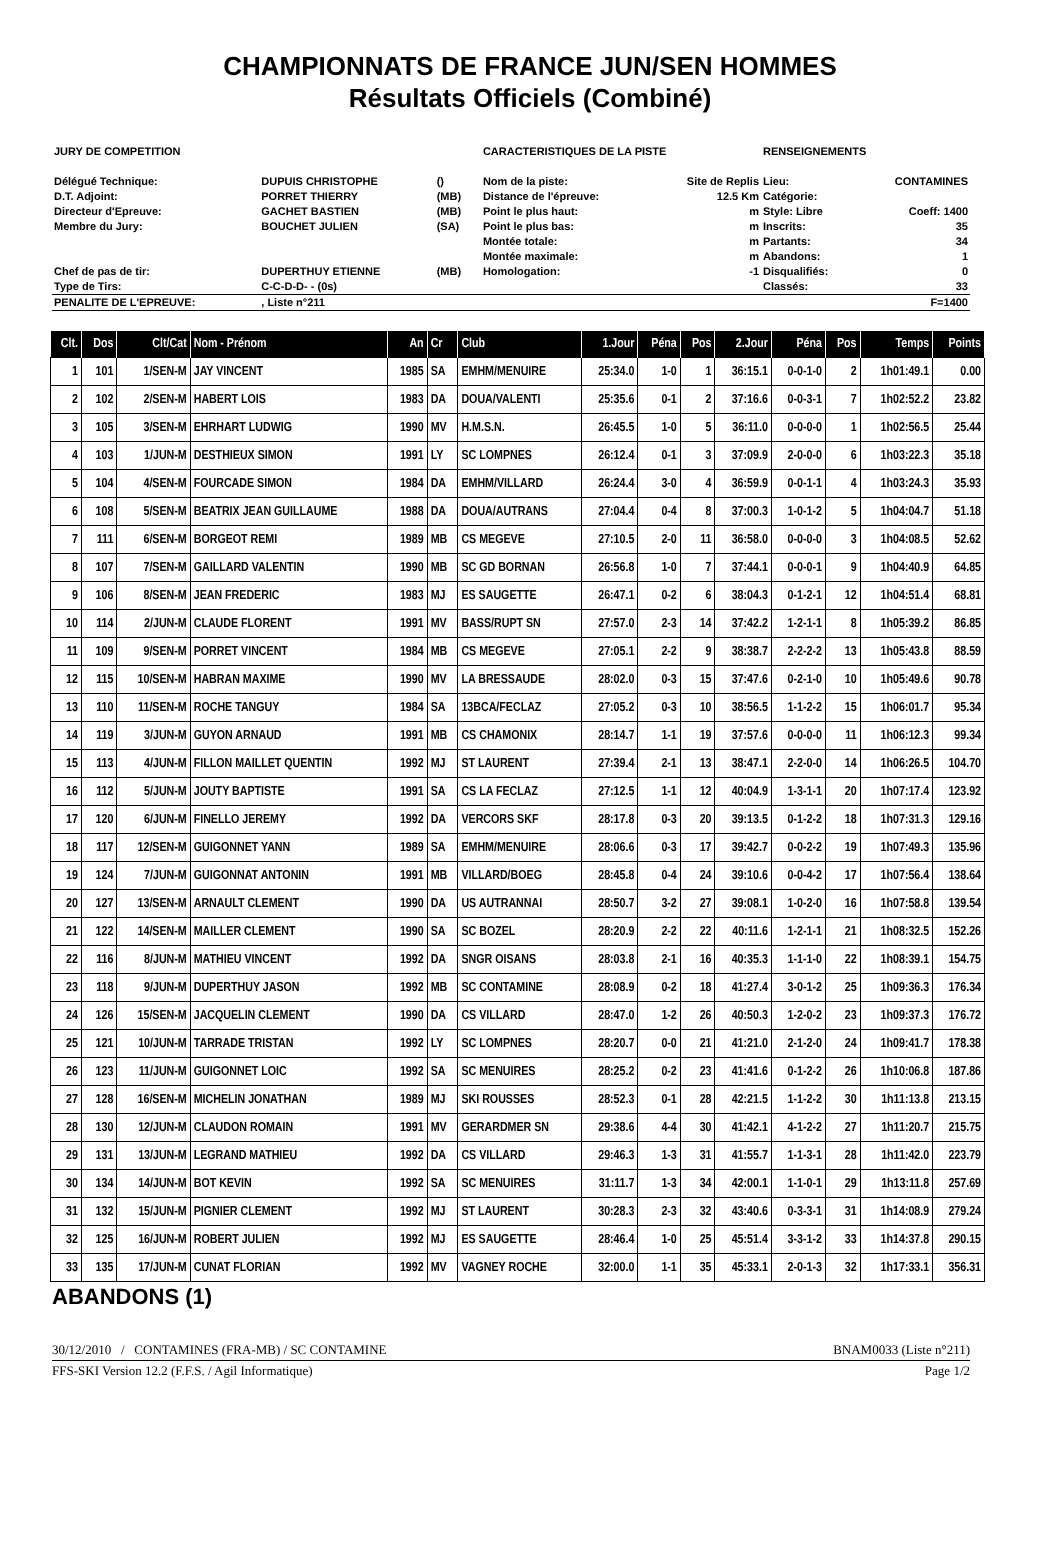CHAMPIONNATS DE FRANCE JUN/SEN HOMMES
Résultats Officiels (Combiné)
| JURY DE COMPETITION | | | | CARACTERISTIQUES DE LA PISTE | | RENSEIGNEMENTS | |
| Délégué Technique: | DUPUIS CHRISTOPHE | () | | Nom de la piste: | Site de Replis | Lieu: | CONTAMINES |
| D.T. Adjoint: | PORRET THIERRY | (MB) | | Distance de l'épreuve: | 12.5 Km | Catégorie: | |
| Directeur d'Epreuve: | GACHET BASTIEN | (MB) | | Point le plus haut: | m | Style: Libre | Coeff: 1400 |
| Membre du Jury: | BOUCHET JULIEN | (SA) | | Point le plus bas: | m | Inscrits: | 35 |
| | | | | Montée totale: | m | Partants: | 34 |
| | | | | Montée maximale: | m | Abandons: | 1 |
| Chef de pas de tir: | DUPERTHUY ETIENNE | (MB) | | Homologation: | -1 | Disqualifiés: | 0 |
| Type de Tirs: | C-C-D-D- - (0s) | | | | | Classés: | 33 |
| PENALITE DE L'EPREUVE: | , Liste n°211 | | | | | | F=1400 |
| Clt. | Dos | Clt/Cat | Nom - Prénom | An | Cr | Club | 1.Jour | Péna | Pos | 2.Jour | Péna | Pos | Temps | Points |
| --- | --- | --- | --- | --- | --- | --- | --- | --- | --- | --- | --- | --- | --- | --- |
| 1 | 101 | 1/SEN-M | JAY VINCENT | 1985 | SA | EMHM/MENUIRE | 25:34.0 | 1-0 | 1 | 36:15.1 | 0-0-1-0 | 2 | 1h01:49.1 | 0.00 |
| 2 | 102 | 2/SEN-M | HABERT LOIS | 1983 | DA | DOUA/VALENTI | 25:35.6 | 0-1 | 2 | 37:16.6 | 0-0-3-1 | 7 | 1h02:52.2 | 23.82 |
| 3 | 105 | 3/SEN-M | EHRHART LUDWIG | 1990 | MV | H.M.S.N. | 26:45.5 | 1-0 | 5 | 36:11.0 | 0-0-0-0 | 1 | 1h02:56.5 | 25.44 |
| 4 | 103 | 1/JUN-M | DESTHIEUX SIMON | 1991 | LY | SC LOMPNES | 26:12.4 | 0-1 | 3 | 37:09.9 | 2-0-0-0 | 6 | 1h03:22.3 | 35.18 |
| 5 | 104 | 4/SEN-M | FOURCADE SIMON | 1984 | DA | EMHM/VILLARD | 26:24.4 | 3-0 | 4 | 36:59.9 | 0-0-1-1 | 4 | 1h03:24.3 | 35.93 |
| 6 | 108 | 5/SEN-M | BEATRIX JEAN GUILLAUME | 1988 | DA | DOUA/AUTRANS | 27:04.4 | 0-4 | 8 | 37:00.3 | 1-0-1-2 | 5 | 1h04:04.7 | 51.18 |
| 7 | 111 | 6/SEN-M | BORGEOT REMI | 1989 | MB | CS MEGEVE | 27:10.5 | 2-0 | 11 | 36:58.0 | 0-0-0-0 | 3 | 1h04:08.5 | 52.62 |
| 8 | 107 | 7/SEN-M | GAILLARD VALENTIN | 1990 | MB | SC GD BORNAN | 26:56.8 | 1-0 | 7 | 37:44.1 | 0-0-0-1 | 9 | 1h04:40.9 | 64.85 |
| 9 | 106 | 8/SEN-M | JEAN FREDERIC | 1983 | MJ | ES SAUGETTE | 26:47.1 | 0-2 | 6 | 38:04.3 | 0-1-2-1 | 12 | 1h04:51.4 | 68.81 |
| 10 | 114 | 2/JUN-M | CLAUDE FLORENT | 1991 | MV | BASS/RUPT SN | 27:57.0 | 2-3 | 14 | 37:42.2 | 1-2-1-1 | 8 | 1h05:39.2 | 86.85 |
| 11 | 109 | 9/SEN-M | PORRET VINCENT | 1984 | MB | CS MEGEVE | 27:05.1 | 2-2 | 9 | 38:38.7 | 2-2-2-2 | 13 | 1h05:43.8 | 88.59 |
| 12 | 115 | 10/SEN-M | HABRAN MAXIME | 1990 | MV | LA BRESSAUDE | 28:02.0 | 0-3 | 15 | 37:47.6 | 0-2-1-0 | 10 | 1h05:49.6 | 90.78 |
| 13 | 110 | 11/SEN-M | ROCHE TANGUY | 1984 | SA | 13BCA/FECLAZ | 27:05.2 | 0-3 | 10 | 38:56.5 | 1-1-2-2 | 15 | 1h06:01.7 | 95.34 |
| 14 | 119 | 3/JUN-M | GUYON ARNAUD | 1991 | MB | CS CHAMONIX | 28:14.7 | 1-1 | 19 | 37:57.6 | 0-0-0-0 | 11 | 1h06:12.3 | 99.34 |
| 15 | 113 | 4/JUN-M | FILLON MAILLET QUENTIN | 1992 | MJ | ST LAURENT | 27:39.4 | 2-1 | 13 | 38:47.1 | 2-2-0-0 | 14 | 1h06:26.5 | 104.70 |
| 16 | 112 | 5/JUN-M | JOUTY BAPTISTE | 1991 | SA | CS LA FECLAZ | 27:12.5 | 1-1 | 12 | 40:04.9 | 1-3-1-1 | 20 | 1h07:17.4 | 123.92 |
| 17 | 120 | 6/JUN-M | FINELLO JEREMY | 1992 | DA | VERCORS SKF | 28:17.8 | 0-3 | 20 | 39:13.5 | 0-1-2-2 | 18 | 1h07:31.3 | 129.16 |
| 18 | 117 | 12/SEN-M | GUIGONNET YANN | 1989 | SA | EMHM/MENUIRE | 28:06.6 | 0-3 | 17 | 39:42.7 | 0-0-2-2 | 19 | 1h07:49.3 | 135.96 |
| 19 | 124 | 7/JUN-M | GUIGONNAT ANTONIN | 1991 | MB | VILLARD/BOEG | 28:45.8 | 0-4 | 24 | 39:10.6 | 0-0-4-2 | 17 | 1h07:56.4 | 138.64 |
| 20 | 127 | 13/SEN-M | ARNAULT CLEMENT | 1990 | DA | US AUTRANNAI | 28:50.7 | 3-2 | 27 | 39:08.1 | 1-0-2-0 | 16 | 1h07:58.8 | 139.54 |
| 21 | 122 | 14/SEN-M | MAILLER CLEMENT | 1990 | SA | SC BOZEL | 28:20.9 | 2-2 | 22 | 40:11.6 | 1-2-1-1 | 21 | 1h08:32.5 | 152.26 |
| 22 | 116 | 8/JUN-M | MATHIEU VINCENT | 1992 | DA | SNGR OISANS | 28:03.8 | 2-1 | 16 | 40:35.3 | 1-1-1-0 | 22 | 1h08:39.1 | 154.75 |
| 23 | 118 | 9/JUN-M | DUPERTHUY JASON | 1992 | MB | SC CONTAMINE | 28:08.9 | 0-2 | 18 | 41:27.4 | 3-0-1-2 | 25 | 1h09:36.3 | 176.34 |
| 24 | 126 | 15/SEN-M | JACQUELIN CLEMENT | 1990 | DA | CS VILLARD | 28:47.0 | 1-2 | 26 | 40:50.3 | 1-2-0-2 | 23 | 1h09:37.3 | 176.72 |
| 25 | 121 | 10/JUN-M | TARRADE TRISTAN | 1992 | LY | SC LOMPNES | 28:20.7 | 0-0 | 21 | 41:21.0 | 2-1-2-0 | 24 | 1h09:41.7 | 178.38 |
| 26 | 123 | 11/JUN-M | GUIGONNET LOIC | 1992 | SA | SC MENUIRES | 28:25.2 | 0-2 | 23 | 41:41.6 | 0-1-2-2 | 26 | 1h10:06.8 | 187.86 |
| 27 | 128 | 16/SEN-M | MICHELIN JONATHAN | 1989 | MJ | SKI ROUSSES | 28:52.3 | 0-1 | 28 | 42:21.5 | 1-1-2-2 | 30 | 1h11:13.8 | 213.15 |
| 28 | 130 | 12/JUN-M | CLAUDON ROMAIN | 1991 | MV | GERARDMER SN | 29:38.6 | 4-4 | 30 | 41:42.1 | 4-1-2-2 | 27 | 1h11:20.7 | 215.75 |
| 29 | 131 | 13/JUN-M | LEGRAND MATHIEU | 1992 | DA | CS VILLARD | 29:46.3 | 1-3 | 31 | 41:55.7 | 1-1-3-1 | 28 | 1h11:42.0 | 223.79 |
| 30 | 134 | 14/JUN-M | BOT KEVIN | 1992 | SA | SC MENUIRES | 31:11.7 | 1-3 | 34 | 42:00.1 | 1-1-0-1 | 29 | 1h13:11.8 | 257.69 |
| 31 | 132 | 15/JUN-M | PIGNIER CLEMENT | 1992 | MJ | ST LAURENT | 30:28.3 | 2-3 | 32 | 43:40.6 | 0-3-3-1 | 31 | 1h14:08.9 | 279.24 |
| 32 | 125 | 16/JUN-M | ROBERT JULIEN | 1992 | MJ | ES SAUGETTE | 28:46.4 | 1-0 | 25 | 45:51.4 | 3-3-1-2 | 33 | 1h14:37.8 | 290.15 |
| 33 | 135 | 17/JUN-M | CUNAT FLORIAN | 1992 | MV | VAGNEY ROCHE | 32:00.0 | 1-1 | 35 | 45:33.1 | 2-0-1-3 | 32 | 1h17:33.1 | 356.31 |
ABANDONS (1)
30/12/2010 / CONTAMINES (FRA-MB) / SC CONTAMINE BNAM0033 (Liste n°211)
FFS-SKI Version 12.2 (F.F.S. / Agil Informatique) Page 1/2